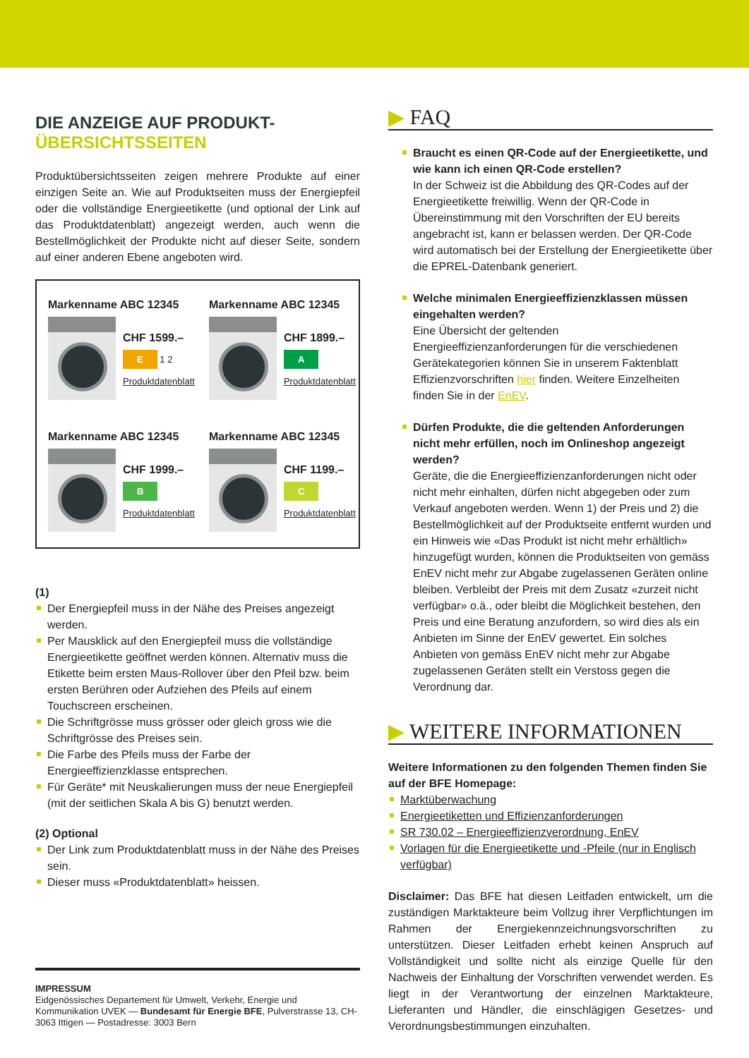DIE ANZEIGE AUF PRODUKT-
ÜBERSICHTSSEITEN
Produktübersichtsseiten zeigen mehrere Produkte auf einer einzigen Seite an. Wie auf Produktseiten muss der Energiepfeil oder die vollständige Energieetikette (und optional der Link auf das Produktdatenblatt) angezeigt werden, auch wenn die Bestellmöglichkeit der Produkte nicht auf dieser Seite, sondern auf einer anderen Ebene angeboten wird.
Markenname ABC 12345
CHF 1599.–
E 1 2
Produktdatenblatt
Markenname ABC 12345
CHF 1899.–
A
Produktdatenblatt
Markenname ABC 12345
CHF 1999.–
B
Produktdatenblatt
Markenname ABC 12345
CHF 1199.–
C
Produktdatenblatt
(1)
Der Energiepfeil muss in der Nähe des Preises angezeigt werden.
Per Mausklick auf den Energiepfeil muss die vollständige Energieetikette geöffnet werden können. Alternativ muss die Etikette beim ersten Maus-Rollover über den Pfeil bzw. beim ersten Berühren oder Aufziehen des Pfeils auf einem Touchscreen erscheinen.
Die Schriftgrösse muss grösser oder gleich gross wie die Schriftgrösse des Preises sein.
Die Farbe des Pfeils muss der Farbe der Energieeffizienzklasse entsprechen.
Für Geräte* mit Neuskalierungen muss der neue Energiepfeil (mit der seitlichen Skala A bis G) benutzt werden.
(2) Optional
Der Link zum Produktdatenblatt muss in der Nähe des Preises sein.
Dieser muss «Produktdatenblatt» heissen.
IMPRESSUM
Eidgenössisches Departement für Umwelt, Verkehr, Energie und Kommunikation UVEK — Bundesamt für Energie BFE, Pulverstrasse 13, CH-3063 Ittigen — Postadresse: 3003 Bern
▶ FAQ
Braucht es einen QR-Code auf der Energieetikette, und wie kann ich einen QR-Code erstellen?
In der Schweiz ist die Abbildung des QR-Codes auf der Energieetikette freiwillig. Wenn der QR-Code in Übereinstimmung mit den Vorschriften der EU bereits angebracht ist, kann er belassen werden. Der QR-Code wird automatisch bei der Erstellung der Energieetikette über die EPREL-Datenbank generiert.
Welche minimalen Energieeffizienzklassen müssen eingehalten werden?
Eine Übersicht der geltenden Energieeffizienzanforderungen für die verschiedenen Gerätekategorien können Sie in unserem Faktenblatt Effizienzvorschriften hier finden. Weitere Einzelheiten finden Sie in der EnEV.
Dürfen Produkte, die die geltenden Anforderungen nicht mehr erfüllen, noch im Onlineshop angezeigt werden?
Geräte, die die Energieeffizienzanforderungen nicht oder nicht mehr einhalten, dürfen nicht abgegeben oder zum Verkauf angeboten werden. Wenn 1) der Preis und 2) die Bestellmöglichkeit auf der Produktseite entfernt wurden und ein Hinweis wie «Das Produkt ist nicht mehr erhältlich» hinzugefügt wurden, können die Produktseiten von gemäss EnEV nicht mehr zur Abgabe zugelassenen Geräten online bleiben. Verbleibt der Preis mit dem Zusatz «zurzeit nicht verfügbar» o.ä., oder bleibt die Möglichkeit bestehen, den Preis und eine Beratung anzufordern, so wird dies als ein Anbieten im Sinne der EnEV gewertet. Ein solches Anbieten von gemäss EnEV nicht mehr zur Abgabe zugelassenen Geräten stellt ein Verstoss gegen die Verordnung dar.
▶ WEITERE INFORMATIONEN
Weitere Informationen zu den folgenden Themen finden Sie auf der BFE Homepage:
Marktüberwachung
Energieetiketten und Effizienzanforderungen
SR 730.02 – Energieeffizienzverordnung, EnEV
Vorlagen für die Energieetikette und -Pfeile (nur in Englisch verfügbar)
Disclaimer: Das BFE hat diesen Leitfaden entwickelt, um die zuständigen Marktakteure beim Vollzug ihrer Verpflichtungen im Rahmen der Energiekennzeichnungsvorschriften zu unterstützen. Dieser Leitfaden erhebt keinen Anspruch auf Vollständigkeit und sollte nicht als einzige Quelle für den Nachweis der Einhaltung der Vorschriften verwendet werden. Es liegt in der Verantwortung der einzelnen Marktakteure, Lieferanten und Händler, die einschlägigen Gesetzes- und Verordnungsbestimmungen einzuhalten.